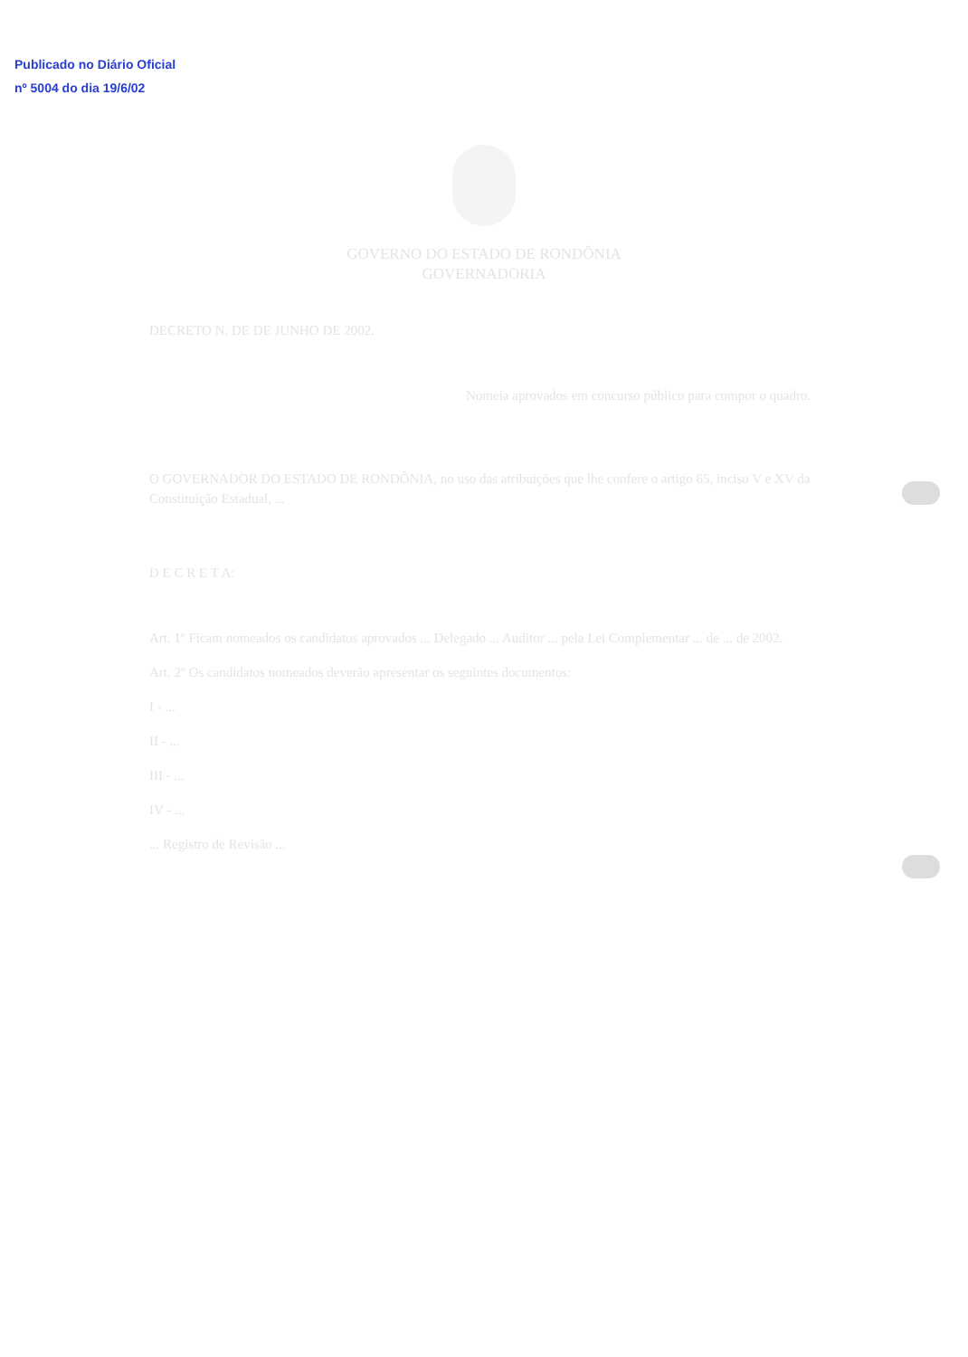Publicado no Diário Oficial
nº 5004 do dia 19/6/02
GOVERNO DO ESTADO DE RONDÔNIA
GOVERNADORIA
DECRETO N. DE DE JUNHO DE 2002.
Nomeia aprovados em concurso público para compor o quadro.
O GOVERNADOR DO ESTADO DE RONDÔNIA, no uso das atribuições que lhe confere o artigo 65, inciso V e XV da Constituição Estadual, ...
D E C R E T A:
Art. 1º Ficam nomeados os candidatos aprovados ... Delegado ... Auditor ... pela Lei Complementar ... de ... de 2002.
Art. 2º Os candidatos nomeados deverão apresentar os seguintes documentos:
I - ...
II - ...
III - ...
IV - ...
... Registro de Revisão ...